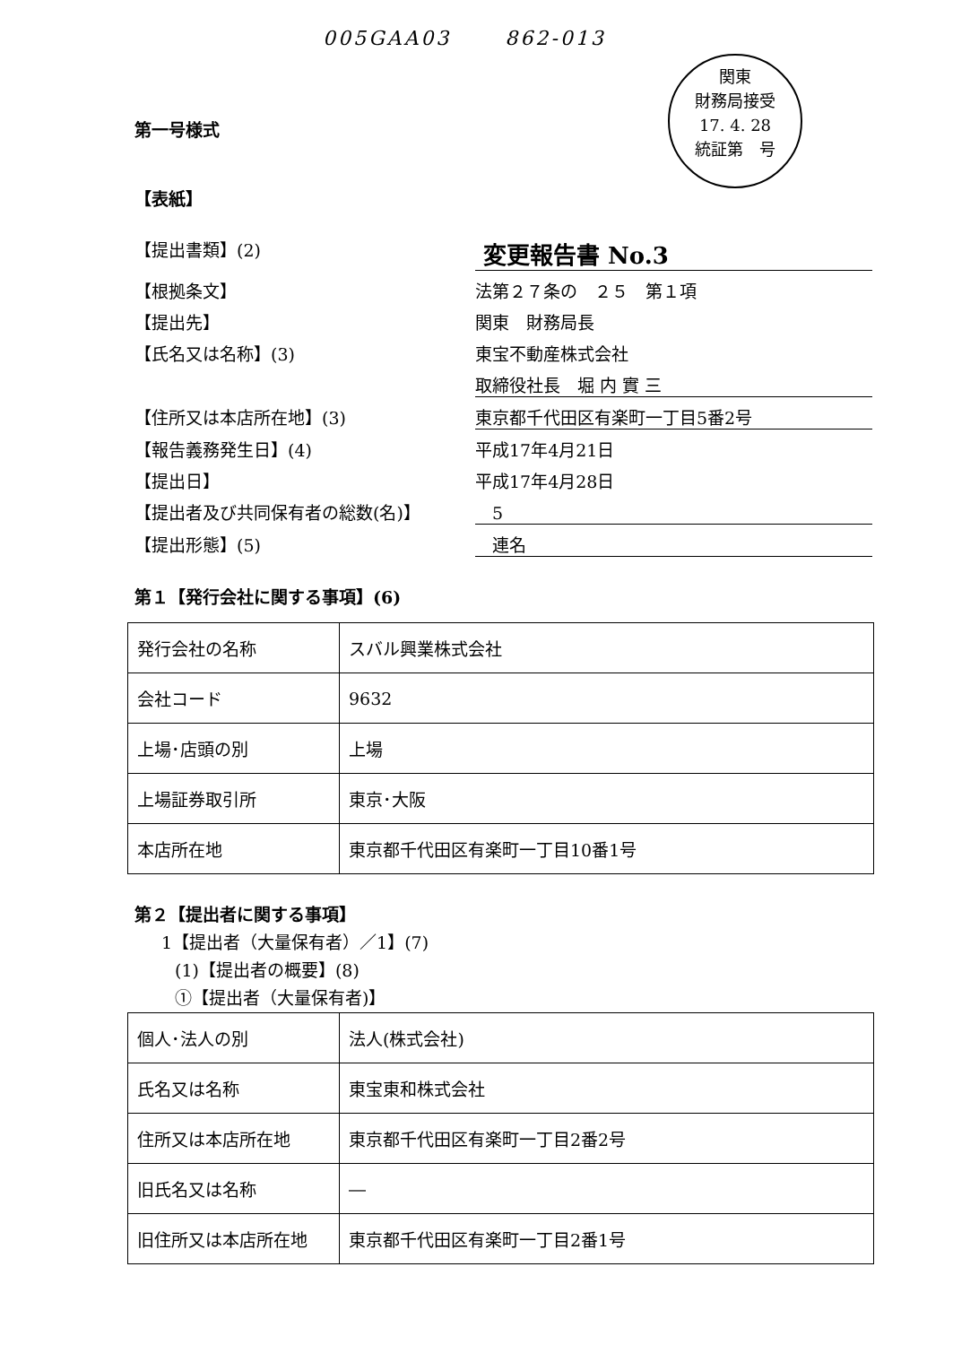005GAA03 862-013
関東
財務局接受
17. 4. 28
統証第 号
第一号様式
【表紙】
【提出書類】(2) 変更報告書 No.3
【根拠条文】 法第２７条の　２５　第１項
【提出先】 関東　財務局長
【氏名又は名称】(3) 東宝不動産株式会社
取締役社長　堀 内 實 三
【住所又は本店所在地】(3) 東京都千代田区有楽町一丁目5番2号
【報告義務発生日】(4) 平成17年4月21日
【提出日】 平成17年4月28日
【提出者及び共同保有者の総数(名)】　5
【提出形態】(5)　連名
第１【発行会社に関する事項】(6)
| 発行会社の名称 | スバル興業株式会社 |
| 会社コード | 9632 |
| 上場･店頭の別 | 上場 |
| 上場証券取引所 | 東京･大阪 |
| 本店所在地 | 東京都千代田区有楽町一丁目10番1号 |
第２【提出者に関する事項】
1【提出者（大量保有者）／1】(7)
(1)【提出者の概要】(8)
①【提出者（大量保有者)】
| 個人･法人の別 | 法人(株式会社) |
| 氏名又は名称 | 東宝東和株式会社 |
| 住所又は本店所在地 | 東京都千代田区有楽町一丁目2番2号 |
| 旧氏名又は名称 | ― |
| 旧住所又は本店所在地 | 東京都千代田区有楽町一丁目2番1号 |